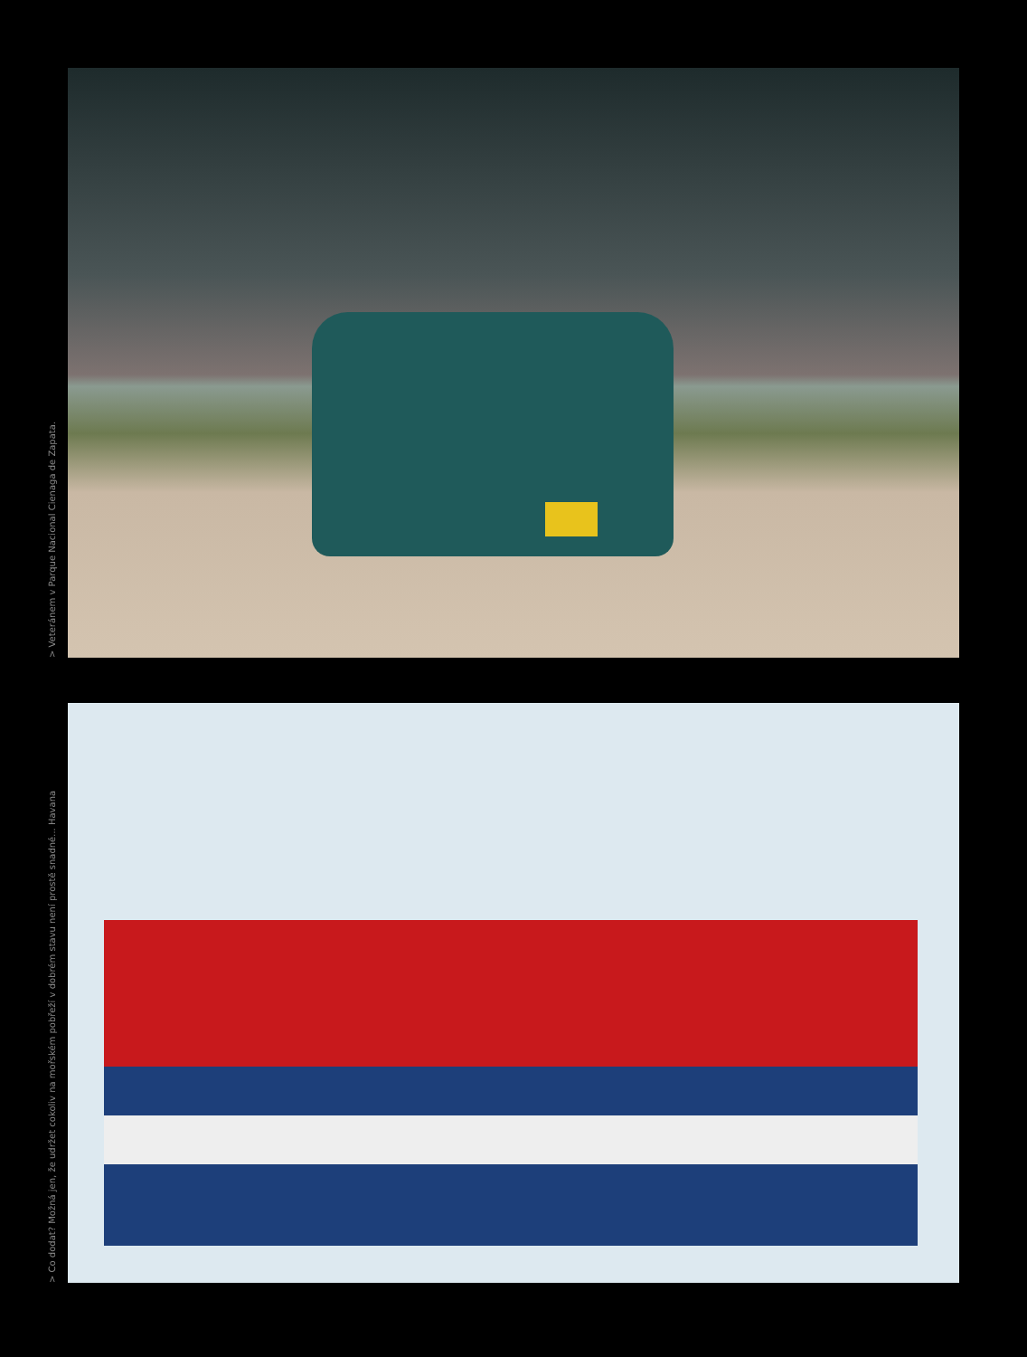> Veteránem v Parque Nacional Cienaga de Zapata.
> Co dodat? Možná jen, že udržet cokoliv na mořském pobřeží v dobrém stavu není prostě snadné... Havana